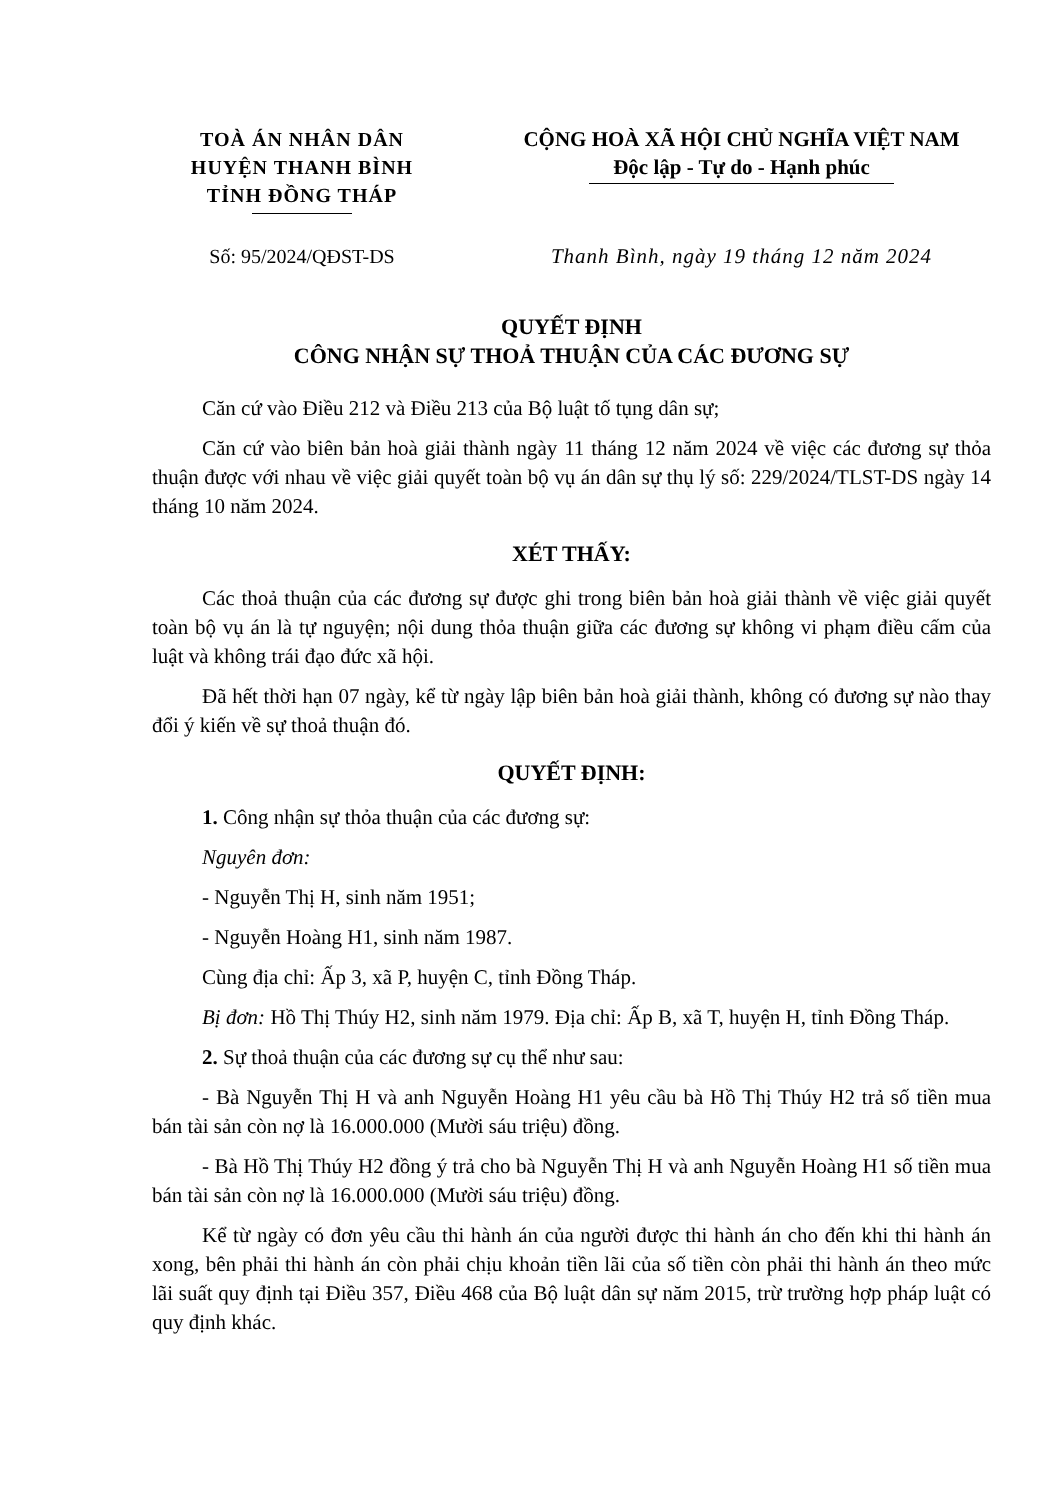TOÀ ÁN NHÂN DÂN
HUYỆN THANH BÌNH
TỈNH ĐỒNG THÁP
CỘNG HOÀ XÃ HỘI CHỦ NGHĨA VIỆT NAM
Độc lập - Tự do - Hạnh phúc
Số: 95/2024/QĐST-DS Thanh Bình, ngày 19 tháng 12 năm 2024
QUYẾT ĐỊNH
CÔNG NHẬN SỰ THOẢ THUẬN CỦA CÁC ĐƯƠNG SỰ
Căn cứ vào Điều 212 và Điều 213 của Bộ luật tố tụng dân sự;
Căn cứ vào biên bản hoà giải thành ngày 11 tháng 12 năm 2024 về việc các đương sự thỏa thuận được với nhau về việc giải quyết toàn bộ vụ án dân sự thụ lý số: 229/2024/TLST-DS ngày 14 tháng 10 năm 2024.
XÉT THẤY:
Các thoả thuận của các đương sự được ghi trong biên bản hoà giải thành về việc giải quyết toàn bộ vụ án là tự nguyện; nội dung thỏa thuận giữa các đương sự không vi phạm điều cấm của luật và không trái đạo đức xã hội.
Đã hết thời hạn 07 ngày, kể từ ngày lập biên bản hoà giải thành, không có đương sự nào thay đổi ý kiến về sự thoả thuận đó.
QUYẾT ĐỊNH:
1. Công nhận sự thỏa thuận của các đương sự:
Nguyên đơn:
- Nguyễn Thị H, sinh năm 1951;
- Nguyễn Hoàng H1, sinh năm 1987.
Cùng địa chỉ: Ấp 3, xã P, huyện C, tỉnh Đồng Tháp.
Bị đơn: Hồ Thị Thúy H2, sinh năm 1979. Địa chỉ: Ấp B, xã T, huyện H, tỉnh Đồng Tháp.
2. Sự thoả thuận của các đương sự cụ thể như sau:
- Bà Nguyễn Thị H và anh Nguyễn Hoàng H1 yêu cầu bà Hồ Thị Thúy H2 trả số tiền mua bán tài sản còn nợ là 16.000.000 (Mười sáu triệu) đồng.
- Bà Hồ Thị Thúy H2 đồng ý trả cho bà Nguyễn Thị H và anh Nguyễn Hoàng H1 số tiền mua bán tài sản còn nợ là 16.000.000 (Mười sáu triệu) đồng.
Kể từ ngày có đơn yêu cầu thi hành án của người được thi hành án cho đến khi thi hành án xong, bên phải thi hành án còn phải chịu khoản tiền lãi của số tiền còn phải thi hành án theo mức lãi suất quy định tại Điều 357, Điều 468 của Bộ luật dân sự năm 2015, trừ trường hợp pháp luật có quy định khác.